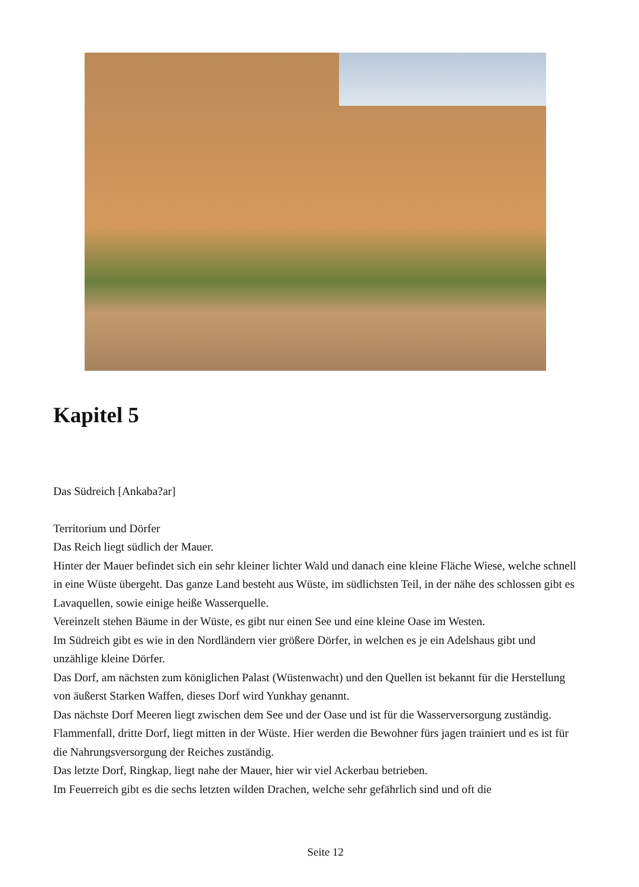Kapitel 5
Das Südreich [Ankaba?ar]
Territorium und Dörfer
Das Reich liegt südlich der Mauer.
Hinter der Mauer befindet sich ein sehr kleiner lichter Wald und danach eine kleine Fläche Wiese, welche schnell in eine Wüste übergeht. Das ganze Land besteht aus Wüste, im südlichsten Teil, in der nähe des schlossen gibt es Lavaquellen, sowie einige heiße Wasserquelle.
Vereinzelt stehen Bäume in der Wüste, es gibt nur einen See und eine kleine Oase im Westen.
Im Südreich gibt es wie in den Nordländern vier größere Dörfer, in welchen es je ein Adelshaus gibt und unzählige kleine Dörfer.
Das Dorf, am nächsten zum königlichen Palast (Wüstenwacht) und den Quellen ist bekannt für die Herstellung von äußerst Starken Waffen, dieses Dorf wird Yunkhay genannt.
Das nächste Dorf Meeren liegt zwischen dem See und der Oase und ist für die Wasserversorgung zuständig.
Flammenfall, dritte Dorf, liegt mitten in der Wüste. Hier werden die Bewohner fürs jagen trainiert und es ist für die Nahrungsversorgung der Reiches zuständig.
Das letzte Dorf, Ringkap, liegt nahe der Mauer, hier wir viel Ackerbau betrieben.
Im Feuerreich gibt es die sechs letzten wilden Drachen, welche sehr gefährlich sind und oft die
Seite 12